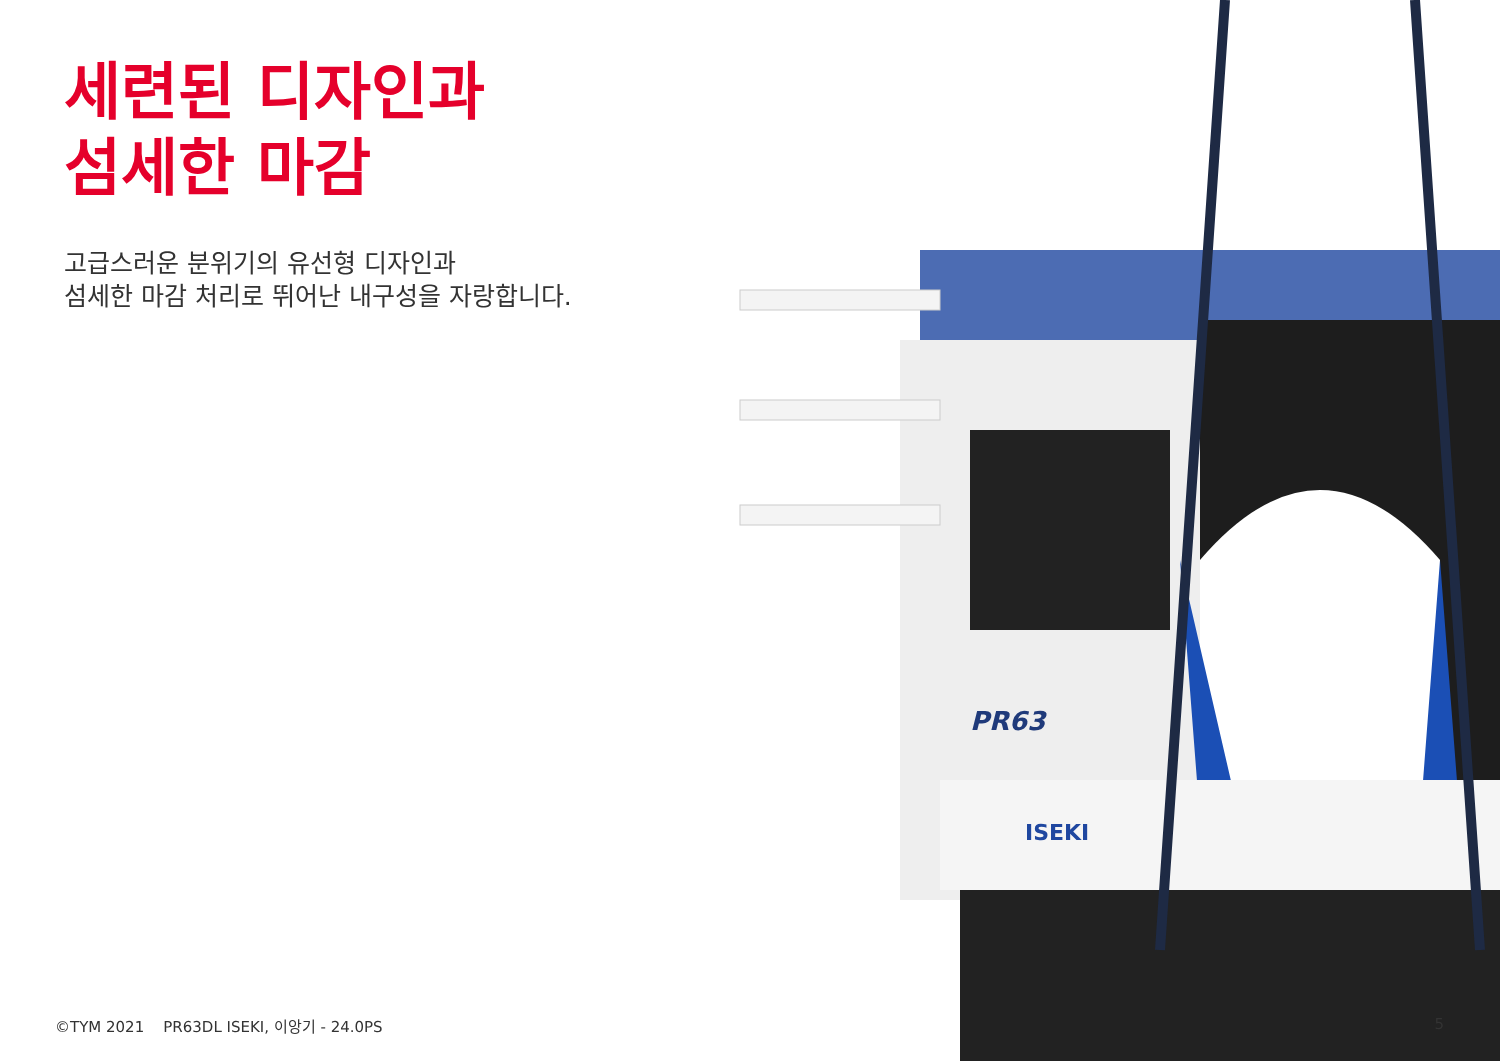세련된 디자인과
섬세한 마감
고급스러운 분위기의 유선형 디자인과
섬세한 마감 처리로 뛰어난 내구성을 자랑합니다.
ISEKI
PR63
©TYM 2021 PR63DL ISEKI, 이앙기 - 24.0PS
5